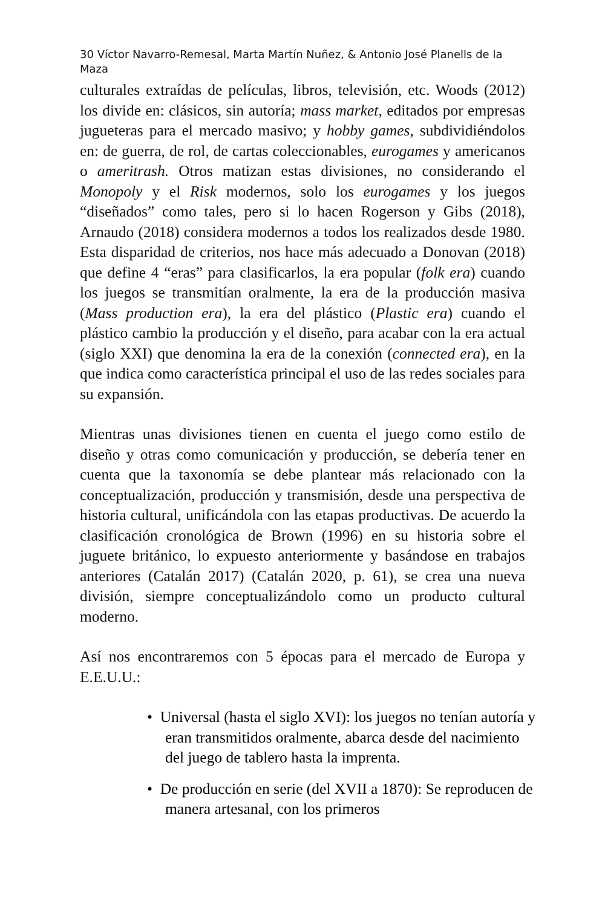30 Víctor Navarro-Remesal, Marta Martín Nuñez, & Antonio José Planells de la Maza
culturales extraídas de películas, libros, televisión, etc. Woods (2012) los divide en: clásicos, sin autoría; mass market, editados por empresas jugueteras para el mercado masivo; y hobby games, subdividiéndolos en: de guerra, de rol, de cartas coleccionables, eurogames y americanos o ameritrash. Otros matizan estas divisiones, no considerando el Monopoly y el Risk modernos, solo los eurogames y los juegos “diseñados” como tales, pero si lo hacen Rogerson y Gibs (2018), Arnaudo (2018) considera modernos a todos los realizados desde 1980. Esta disparidad de criterios, nos hace más adecuado a Donovan (2018) que define 4 “eras” para clasificarlos, la era popular (folk era) cuando los juegos se transmitían oralmente, la era de la producción masiva (Mass production era), la era del plástico (Plastic era) cuando el plástico cambio la producción y el diseño, para acabar con la era actual (siglo XXI) que denomina la era de la conexión (connected era), en la que indica como característica principal el uso de las redes sociales para su expansión.
Mientras unas divisiones tienen en cuenta el juego como estilo de diseño y otras como comunicación y producción, se debería tener en cuenta que la taxonomía se debe plantear más relacionado con la conceptualización, producción y transmisión, desde una perspectiva de historia cultural, unificándola con las etapas productivas. De acuerdo la clasificación cronológica de Brown (1996) en su historia sobre el juguete británico, lo expuesto anteriormente y basándose en trabajos anteriores (Catalán 2017) (Catalán 2020, p. 61), se crea una nueva división, siempre conceptualizándolo como un producto cultural moderno.
Así nos encontraremos con 5 épocas para el mercado de Europa y E.E.U.U.:
• Universal (hasta el siglo XVI): los juegos no tenían autoría y eran transmitidos oralmente, abarca desde del nacimiento del juego de tablero hasta la imprenta.
• De producción en serie (del XVII a 1870): Se reproducen de manera artesanal, con los primeros